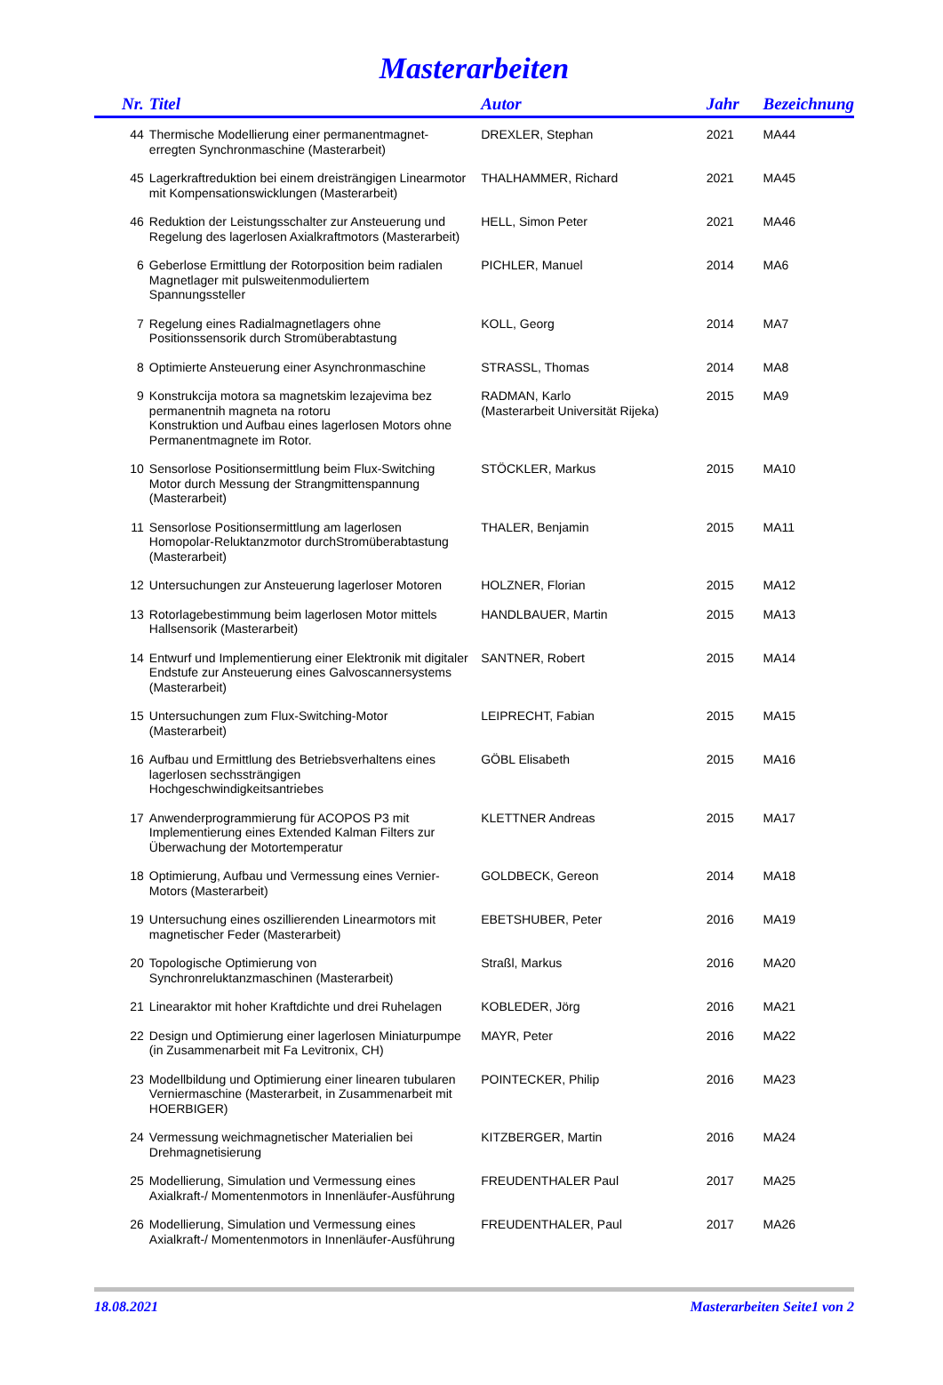Masterarbeiten
| Nr. | Titel | Autor | Jahr | Bezeichnung |
| --- | --- | --- | --- | --- |
| 44 | Thermische Modellierung einer permanentmagnet-erregten Synchronmaschine (Masterarbeit) | DREXLER, Stephan | 2021 | MA44 |
| 45 | Lagerkraftreduktion bei einem dreisträngigen Linearmotor mit Kompensationswicklungen (Masterarbeit) | THALHAMMER, Richard | 2021 | MA45 |
| 46 | Reduktion der Leistungsschalter zur Ansteuerung und Regelung des lagerlosen Axialkraftmotors (Masterarbeit) | HELL, Simon Peter | 2021 | MA46 |
| 6 | Geberlose Ermittlung der Rotorposition beim radialen Magnetlager mit pulsweitenmoduliertem Spannungssteller | PICHLER, Manuel | 2014 | MA6 |
| 7 | Regelung eines Radialmagnetlagers ohne Positionssensorik durch Stromüberabtastung | KOLL, Georg | 2014 | MA7 |
| 8 | Optimierte Ansteuerung einer Asynchronmaschine | STRASSL, Thomas | 2014 | MA8 |
| 9 | Konstrukcija motora sa magnetskim lezajevima bez permanentnih magneta na rotoru Konstruktion und Aufbau eines lagerlosen Motors ohne Permanentmagnete im Rotor. | RADMAN, Karlo (Masterarbeit Universität Rijeka) | 2015 | MA9 |
| 10 | Sensorlose Positionsermittlung beim Flux-Switching Motor durch Messung der Strangmittenspannung (Masterarbeit) | STÖCKLER, Markus | 2015 | MA10 |
| 11 | Sensorlose Positionsermittlung am lagerlosen Homopolar-Reluktanzmotor durchStromüberabtastung (Masterarbeit) | THALER, Benjamin | 2015 | MA11 |
| 12 | Untersuchungen zur Ansteuerung lagerloser Motoren | HOLZNER, Florian | 2015 | MA12 |
| 13 | Rotorlagebestimmung beim lagerlosen Motor mittels Hallsensorik (Masterarbeit) | HANDLBAUER, Martin | 2015 | MA13 |
| 14 | Entwurf und Implementierung einer Elektronik mit digitaler Endstufe zur Ansteuerung eines Galvoscannersystems (Masterarbeit) | SANTNER, Robert | 2015 | MA14 |
| 15 | Untersuchungen zum Flux-Switching-Motor (Masterarbeit) | LEIPRECHT, Fabian | 2015 | MA15 |
| 16 | Aufbau und Ermittlung des Betriebsverhaltens eines lagerlosen sechssträngigen Hochgeschwindigkeitsantriebes | GÖBL Elisabeth | 2015 | MA16 |
| 17 | Anwenderprogrammierung für ACOPOS P3 mit Implementierung eines Extended Kalman Filters zur Überwachung der Motortemperatur | KLETTNER Andreas | 2015 | MA17 |
| 18 | Optimierung, Aufbau und Vermessung eines Vernier-Motors (Masterarbeit) | GOLDBECK, Gereon | 2014 | MA18 |
| 19 | Untersuchung eines oszillierenden Linearmotors mit magnetischer Feder (Masterarbeit) | EBETSHUBER, Peter | 2016 | MA19 |
| 20 | Topologische Optimierung von Synchronreluktanzmaschinen (Masterarbeit) | Straßl, Markus | 2016 | MA20 |
| 21 | Linearaktor mit hoher Kraftdichte und drei Ruhelagen | KOBLEDER, Jörg | 2016 | MA21 |
| 22 | Design und Optimierung einer lagerlosen Miniaturpumpe (in Zusammenarbeit mit Fa Levitronix, CH) | MAYR, Peter | 2016 | MA22 |
| 23 | Modellbildung und Optimierung einer linearen tubularen Verniermaschine (Masterarbeit, in Zusammenarbeit mit HOERBIGER) | POINTECKER, Philip | 2016 | MA23 |
| 24 | Vermessung weichmagnetischer Materialien bei Drehmagnetisierung | KITZBERGER, Martin | 2016 | MA24 |
| 25 | Modellierung, Simulation und Vermessung eines Axialkraft-/ Momentenmotors in Innenläufer-Ausführung | FREUDENTHALER Paul | 2017 | MA25 |
| 26 | Modellierung, Simulation und Vermessung eines Axialkraft-/ Momentenmotors in Innenläufer-Ausführung | FREUDENTHALER, Paul | 2017 | MA26 |
18.08.2021 Masterarbeiten Seite1 von 2